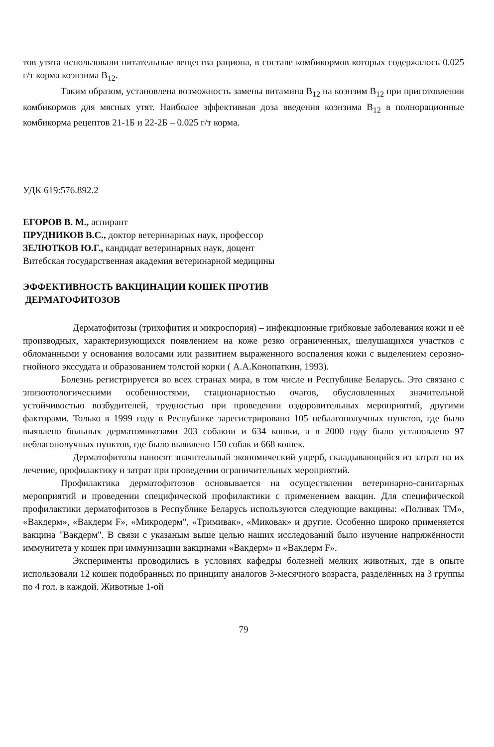тов утята использовали питательные вещества рациона, в составе комбикормов которых содержалось 0.025 г/т корма коэнзима B<sub>12</sub>.
Таким образом, установлена возможность замены витамина B<sub>12</sub> на коэнзим B<sub>12</sub> при приготовлении комбикормов для мясных утят. Наиболее эффективная доза введения коэнзима B<sub>12</sub> в полнорационные комбикорма рецептов 21-1Б и 22-2Б – 0.025 г/т корма.
УДК 619:576.892.2
ЕГОРОВ В. М., аспирант
ПРУДНИКОВ В.С., доктор ветеринарных наук, профессор
ЗЕЛЮТКОВ Ю.Г., кандидат ветеринарных наук, доцент
Витебская государственная академия ветеринарной медицины
ЭФФЕКТИВНОСТЬ ВАКЦИНАЦИИ КОШЕК ПРОТИВ
ДЕРМАТОФИТОЗОВ
Дерматофитозы (трихофития и микроспория) – инфекционные грибковые заболевания кожи и её производных, характеризующихся появлением на коже резко ограниченных, шелушащихся участков с обломанными у основания волосами или развитием выраженного воспаления кожи с выделением серозно-гнойного экссудата и образованием толстой корки ( А.А.Конопаткин, 1993).
Болезнь регистрируется во всех странах мира, в том числе и Республике Беларусь. Это связано с эпизоотологическими особенностями, стационарностью очагов, обусловленных значительной устойчивостью возбудителей, трудностью при проведении оздоровительных мероприятий, другими факторами. Только в 1999 году в Республике зарегистрировано 105 неблагополучных пунктов, где было выявлено больных дерматомикозами 203 собакии и 634 кошки, а в 2000 году было установлено 97 неблагополучных пунктов, где было выявлено 150 собак и 668 кошек.
Дерматофитозы наносят значительный экономический ущерб, складывающийся из затрат на их лечение, профилактику и затрат при проведении ограничительных мероприятий.
Профилактика дерматофитозов основывается на осуществлении ветеринарно-санитарных мероприятий и проведении специфической профилактики с применением вакцин. Для специфической профилактики дерматофитозов в Республике Беларусь используются следующие вакцины: «Поливак ТМ», «Вакдерм», «Вакдерм F», «Микродерм", «Тримивак», «Миковак» и другие. Особенно широко применяется вакцина "Вакдерм". В связи с указаным выше целью наших исследований было изучение напряжённости иммунитета у кошек при иммунизации вакцинами «Вакдерм» и «Вакдерм F».
Эксперименты проводились в условиях кафедры болезней мелких животных, где в опыте использовали 12 кошек подобранных по принципу аналогов 3-месячного возраста, разделённых на 3 группы по 4 гол. в каждой. Животные 1-ой
79